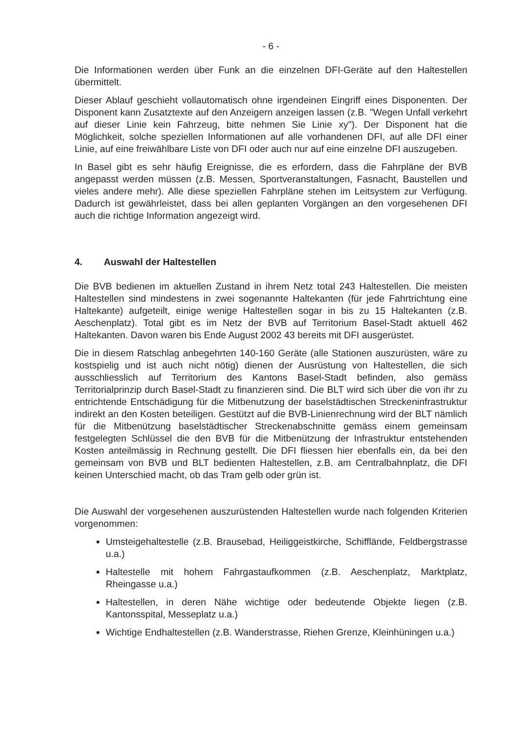- 6 -
Die Informationen werden über Funk an die einzelnen DFI-Geräte auf den Haltestellen übermittelt.
Dieser Ablauf geschieht vollautomatisch ohne irgendeinen Eingriff eines Disponenten. Der Disponent kann Zusatztexte auf den Anzeigern anzeigen lassen (z.B. "Wegen Unfall verkehrt auf dieser Linie kein Fahrzeug, bitte nehmen Sie Linie xy"). Der Disponent hat die Möglichkeit, solche speziellen Informationen auf alle vorhandenen DFI, auf alle DFI einer Linie, auf eine freiwählbare Liste von DFI oder auch nur auf eine einzelne DFI auszugeben.
In Basel gibt es sehr häufig Ereignisse, die es erfordern, dass die Fahrpläne der BVB angepasst werden müssen (z.B. Messen, Sportveranstaltungen, Fasnacht, Baustellen und vieles andere mehr). Alle diese speziellen Fahrpläne stehen im Leitsystem zur Verfügung. Dadurch ist gewährleistet, dass bei allen geplanten Vorgängen an den vorgesehenen DFI auch die richtige Information angezeigt wird.
4. Auswahl der Haltestellen
Die BVB bedienen im aktuellen Zustand in ihrem Netz total 243 Haltestellen. Die meisten Haltestellen sind mindestens in zwei sogenannte Haltekanten (für jede Fahrtrichtung eine Haltekante) aufgeteilt, einige wenige Haltestellen sogar in bis zu 15 Haltekanten (z.B. Aeschenplatz). Total gibt es im Netz der BVB auf Territorium Basel-Stadt aktuell 462 Haltekanten. Davon waren bis Ende August 2002 43 bereits mit DFI ausgerüstet.
Die in diesem Ratschlag anbegehrten 140-160 Geräte (alle Stationen auszurüsten, wäre zu kostspielig und ist auch nicht nötig) dienen der Ausrüstung von Haltestellen, die sich ausschliesslich auf Territorium des Kantons Basel-Stadt befinden, also gemäss Territorialprinzip durch Basel-Stadt zu finanzieren sind. Die BLT wird sich über die von ihr zu entrichtende Entschädigung für die Mitbenutzung der baselstädtischen Streckeninfrastruktur indirekt an den Kosten beteiligen. Gestützt auf die BVB-Linienrechnung wird der BLT nämlich für die Mitbenützung baselstädtischer Streckenabschnitte gemäss einem gemeinsam festgelegten Schlüssel die den BVB für die Mitbenützung der Infrastruktur entstehenden Kosten anteilmässig in Rechnung gestellt. Die DFI fliessen hier ebenfalls ein, da bei den gemeinsam von BVB und BLT bedienten Haltestellen, z.B. am Centralbahnplatz, die DFI keinen Unterschied macht, ob das Tram gelb oder grün ist.
Die Auswahl der vorgesehenen auszurüstenden Haltestellen wurde nach folgenden Kriterien vorgenommen:
Umsteigehaltestelle (z.B. Brausebad, Heiliggeistkirche, Schifflände, Feldbergstrasse u.a.)
Haltestelle mit hohem Fahrgastaufkommen (z.B. Aeschenplatz, Marktplatz, Rheingasse u.a.)
Haltestellen, in deren Nähe wichtige oder bedeutende Objekte liegen (z.B. Kantonsspital, Messeplatz u.a.)
Wichtige Endhaltestellen (z.B. Wanderstrasse, Riehen Grenze, Kleinhüningen u.a.)